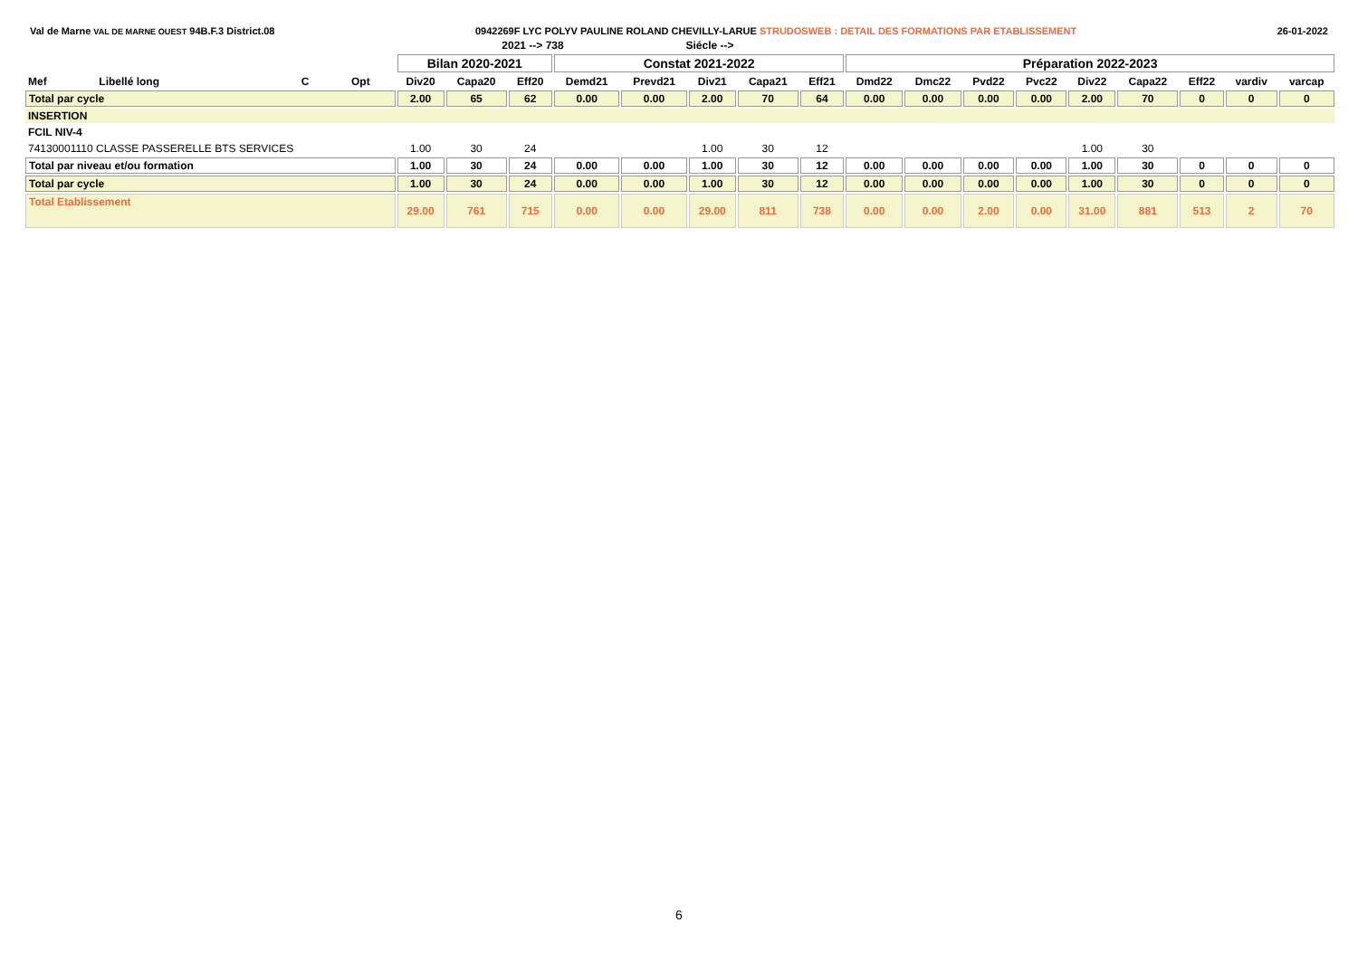Val de Marne VAL DE MARNE OUEST 94B.F.3 District.08 0942269F LYC POLYV PAULINE ROLAND CHEVILLY-LARUE STRUDOSWEB : DETAIL DES FORMATIONS PAR ETABLISSEMENT 26-01-2022
| | | | | | 2021 --> 738 | | | Siécle --> | | | | | | | | | | | | |
| | | | | Bilan 2020-2021 | | | Constat 2021-2022 | | | | | Préparation 2022-2023 | | | | | | | | |
| Mef | Libellé long | C | Opt | Div20 | Capa20 | Eff20 | Demd21 | Prevd21 | Div21 | Capa21 | Eff21 | Dmd22 | Dmc22 | Pvd22 | Pvc22 | Div22 | Capa22 | Eff22 | vardiv | varcap |
| Total par cycle | | | | 2.00 | 65 | 62 | 0.00 | 0.00 | 2.00 | 70 | 64 | 0.00 | 0.00 | 0.00 | 0.00 | 2.00 | 70 | 0 | 0 | 0 |
| INSERTION | | | | | | | | | | | | | | | | | | | | |
| FCIL NIV-4 | | | | | | | | | | | | | | | | | | | | |
| 74130001110 CLASSE PASSERELLE BTS SERVICES | | | | 1.00 | 30 | 24 | | | 1.00 | 30 | 12 | | | | | 1.00 | 30 | | | |
| Total par niveau et/ou formation | | | | 1.00 | 30 | 24 | 0.00 | 0.00 | 1.00 | 30 | 12 | 0.00 | 0.00 | 0.00 | 0.00 | 1.00 | 30 | 0 | 0 | 0 |
| Total par cycle | | | | 1.00 | 30 | 24 | 0.00 | 0.00 | 1.00 | 30 | 12 | 0.00 | 0.00 | 0.00 | 0.00 | 1.00 | 30 | 0 | 0 | 0 |
| Total Etablissement | | | | 29.00 | 761 | 715 | 0.00 | 0.00 | 29.00 | 811 | 738 | 0.00 | 0.00 | 2.00 | 0.00 | 31.00 | 881 | 513 | 2 | 70 |
6